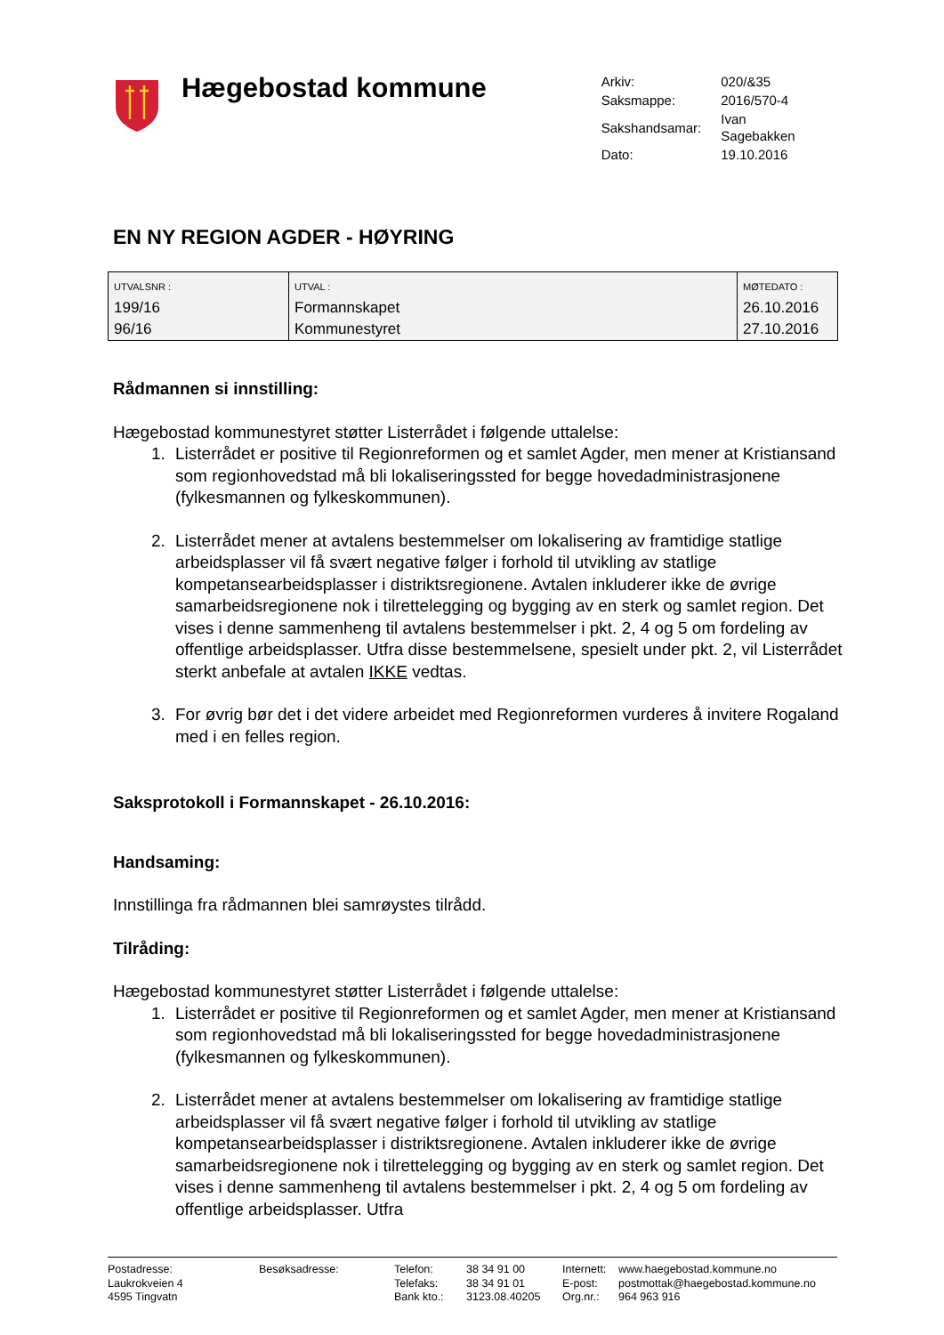Hægebostad kommune
| Arkiv: | 020/&35 |
| Saksmappe: | 2016/570-4 |
| Sakshandsamar: | Ivan Sagebakken |
| Dato: | 19.10.2016 |
EN NY REGION AGDER - HØYRING
| UTVALSNR : | UTVAL : | MØTEDATO : |
| --- | --- | --- |
| 199/16 | Formannskapet | 26.10.2016 |
| 96/16 | Kommunestyret | 27.10.2016 |
Rådmannen si innstilling:
Hægebostad kommunestyret støtter Listerrådet i følgende uttalelse:
1. Listerrådet er positive til Regionreformen og et samlet Agder, men mener at Kristiansand som regionhovedstad må bli lokaliseringssted for begge hovedadministrasjonene (fylkesmannen og fylkeskommunen).
2. Listerrådet mener at avtalens bestemmelser om lokalisering av framtidige statlige arbeidsplasser vil få svært negative følger i forhold til utvikling av statlige kompetansearbeidsplasser i distriktsregionene. Avtalen inkluderer ikke de øvrige samarbeidsregionene nok i tilrettelegging og bygging av en sterk og samlet region. Det vises i denne sammenheng til avtalens bestemmelser i pkt. 2, 4 og 5 om fordeling av offentlige arbeidsplasser. Utfra disse bestemmelsene, spesielt under pkt. 2, vil Listerrådet sterkt anbefale at avtalen IKKE vedtas.
3. For øvrig bør det i det videre arbeidet med Regionreformen vurderes å invitere Rogaland med i en felles region.
Saksprotokoll i Formannskapet - 26.10.2016:
Handsaming:
Innstillinga fra rådmannen blei samrøystes tilrådd.
Tilråding:
Hægebostad kommunestyret støtter Listerrådet i følgende uttalelse:
1. Listerrådet er positive til Regionreformen og et samlet Agder, men mener at Kristiansand som regionhovedstad må bli lokaliseringssted for begge hovedadministrasjonene (fylkesmannen og fylkeskommunen).
2. Listerrådet mener at avtalens bestemmelser om lokalisering av framtidige statlige arbeidsplasser vil få svært negative følger i forhold til utvikling av statlige kompetansearbeidsplasser i distriktsregionene. Avtalen inkluderer ikke de øvrige samarbeidsregionene nok i tilrettelegging og bygging av en sterk og samlet region. Det vises i denne sammenheng til avtalens bestemmelser i pkt. 2, 4 og 5 om fordeling av offentlige arbeidsplasser. Utfra
Postadresse:
Laukrokveien 4
4595 Tingvatn
Besøksadresse: Telefon:
Telefaks:
Bank kto.:
38 34 91 00
38 34 91 01
3123.08.40205
Internett:
E-post:
Org.nr.:
www.haegebostad.kommune.no
postmottak@haegebostad.kommune.no
964 963 916